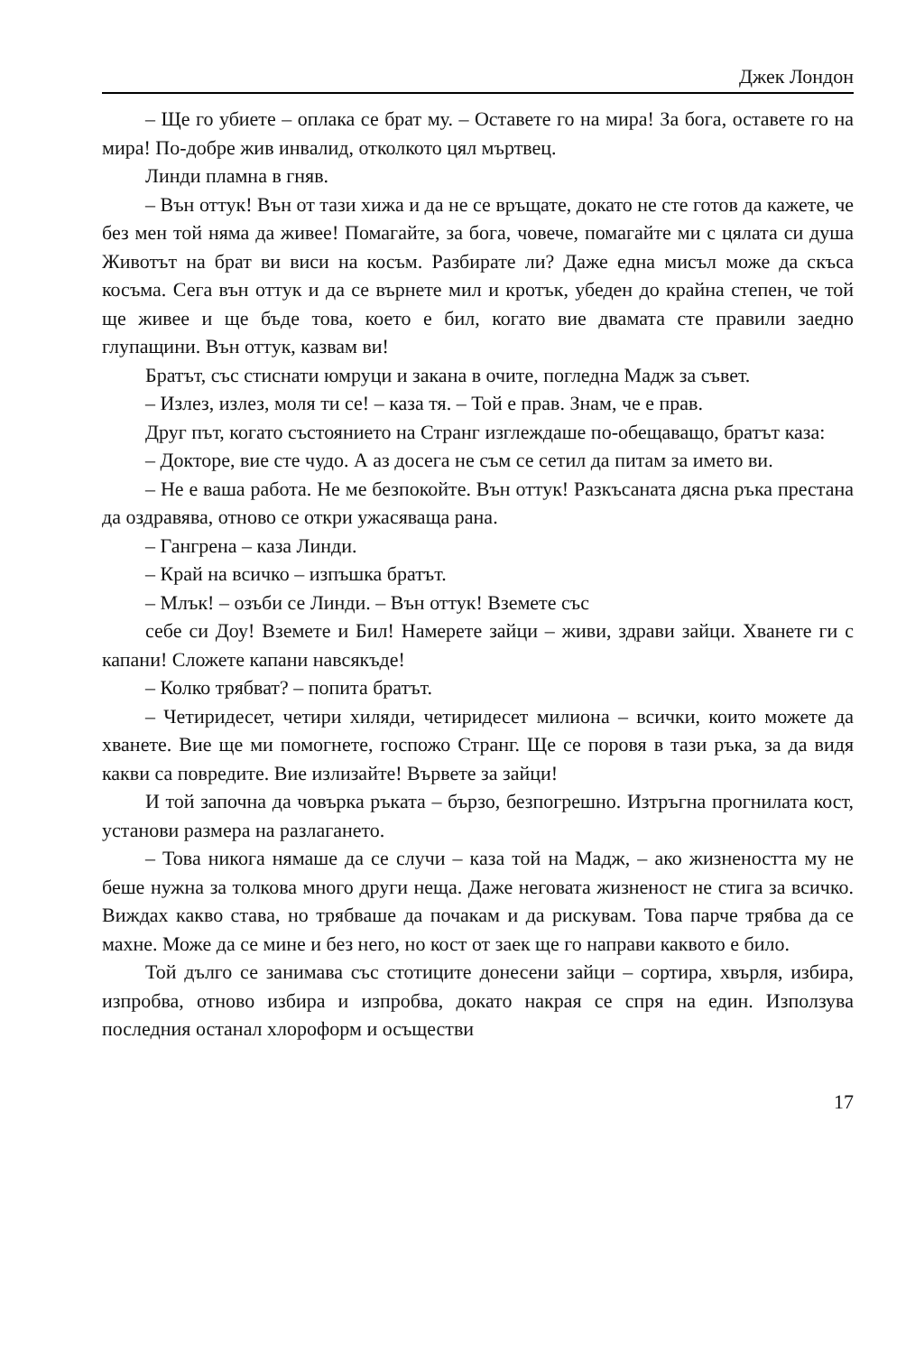Джек Лондон
– Ще го убиете – оплака се брат му. – Оставете го на мира! За бога, оставете го на мира! По-добре жив инвалид, отколкото цял мъртвец.
Линди пламна в гняв.
– Вън оттук! Вън от тази хижа и да не се връщате, докато не сте готов да кажете, че без мен той няма да живее! Помагайте, за бога, човече, помагайте ми с цялата си душа Животът на брат ви виси на косъм. Разбирате ли? Даже една мисъл може да скъса косъма. Сега вън оттук и да се върнете мил и кротък, убеден до крайна степен, че той ще живее и ще бъде това, което е бил, когато вие двамата сте правили заедно глупащини. Вън оттук, казвам ви!
Братът, със стиснати юмруци и закана в очите, погледна Мадж за съвет.
– Излез, излез, моля ти се! – каза тя. – Той е прав. Знам, че е прав.
Друг път, когато състоянието на Странг изглеждаше по-обещаващо, братът каза:
– Докторе, вие сте чудо. А аз досега не съм се сетил да питам за името ви.
– Не е ваша работа. Не ме безпокойте. Вън оттук! Разкъсаната дясна ръка престана да оздравява, отново се откри ужасяваща рана.
– Гангрена – каза Линди.
– Край на всичко – изпъшка братът.
– Млък! – озъби се Линди. – Вън оттук! Вземете със
себе си Доу! Вземете и Бил! Намерете зайци – живи, здрави зайци. Хванете ги с капани! Сложете капани навсякъде!
– Колко трябват? – попита братът.
– Четиридесет, четири хиляди, четиридесет милиона – всички, които можете да хванете. Вие ще ми помогнете, госпожо Странг. Ще се поровя в тази ръка, за да видя какви са повредите. Вие излизайте! Вървете за зайци!
И той започна да човърка ръката – бързо, безпогрешно. Изтръгна прогнилата кост, установи размера на разлагането.
– Това никога нямаше да се случи – каза той на Мадж, – ако жизнеността му не беше нужна за толкова много други неща. Даже неговата жизненост не стига за всичко. Виждах какво става, но трябваше да почакам и да рискувам. Това парче трябва да се махне. Може да се мине и без него, но кост от заек ще го направи каквото е било.
Той дълго се занимава със стотиците донесени зайци – сортира, хвърля, избира, изпробва, отново избира и изпробва, докато накрая се спря на един. Използува последния останал хлороформ и осъществи
17